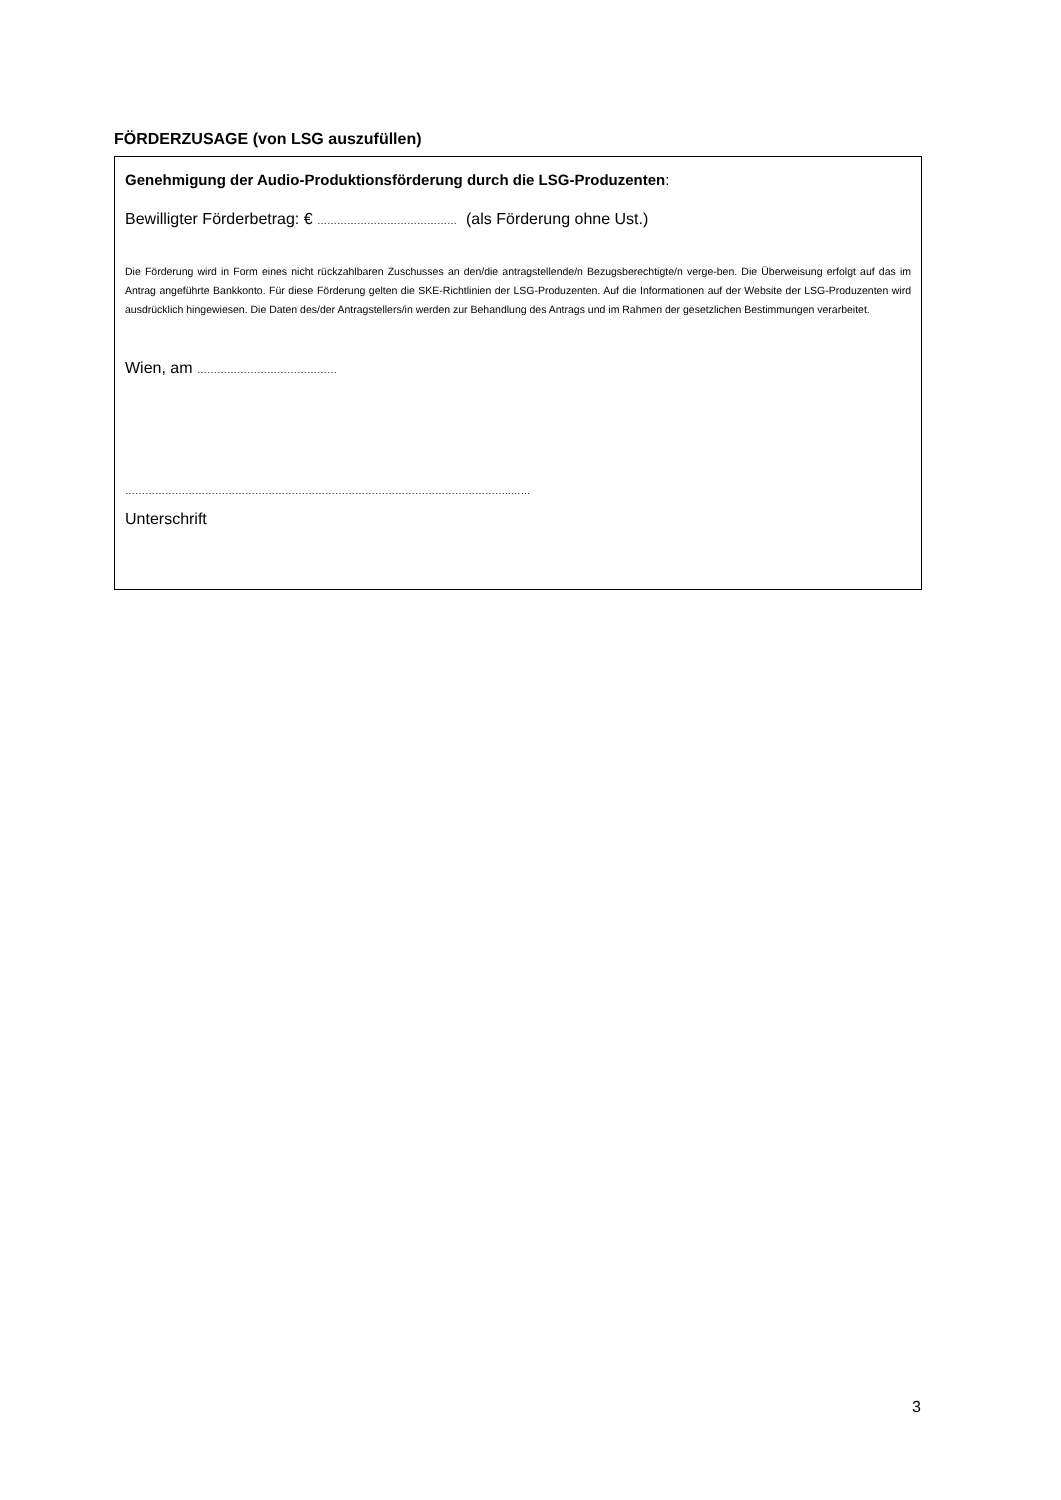FÖRDERZUSAGE (von LSG auszufüllen)
Genehmigung der Audio-Produktionsförderung durch die LSG-Produzenten:
Bewilligter Förderbetrag: € …………………………………… (als Förderung ohne Ust.)
Die Förderung wird in Form eines nicht rückzahlbaren Zuschusses an den/die antragstellende/n Bezugsberechtigte/n verge-ben. Die Überweisung erfolgt auf das im Antrag angeführte Bankkonto. Für diese Förderung gelten die SKE-Richtlinien der LSG-Produzenten. Auf die Informationen auf der Website der LSG-Produzenten wird ausdrücklich hingewiesen. Die Daten des/der Antragstellers/in werden zur Behandlung des Antrags und im Rahmen der gesetzlichen Bestimmungen verarbeitet.
Wien, am ……………………………………
……………………………………………………………………………………………………..……
Unterschrift
3